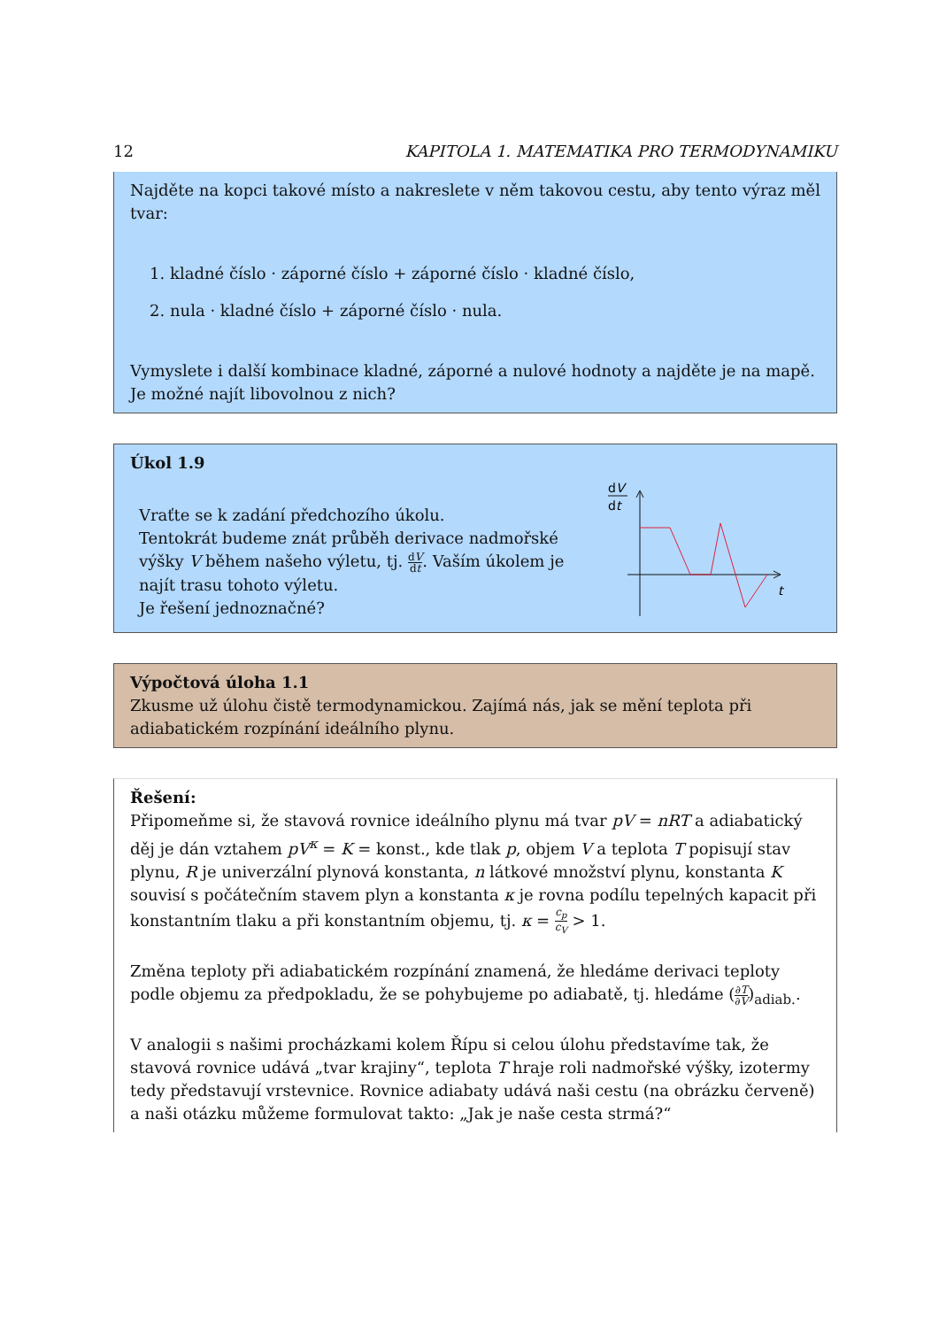12 KAPITOLA 1. MATEMATIKA PRO TERMODYNAMIKU
Najděte na kopci takové místo a nakreslete v něm takovou cestu, aby tento výraz měl tvar:
1. kladné číslo · záporné číslo + záporné číslo · kladné číslo,
2. nula · kladné číslo + záporné číslo · nula.
Vymyslete i další kombinace kladné, záporné a nulové hodnoty a najděte je na mapě. Je možné najít libovolnou z nich?
Úkol 1.9
Vraťte se k zadání předchozího úkolu.
Tentokrát budeme znát průběh derivace nadmořské výšky V během našeho výletu, tj. dV dt. Vaším úkolem je najít trasu tohoto výletu.
Je řešení jednoznačné?
dV
dt
t
Výpočtová úloha 1.1
Zkusme už úlohu čistě termodynamickou. Zajímá nás, jak se mění teplota při adiabatickém rozpínání ideálního plynu.
Řešení:
Připomeňme si, že stavová rovnice ideálního plynu má tvar pV = nRT a adiabatický děj je dán vztahem pV<sup>κ</sup> = K = konst., kde tlak p, objem V a teplota T popisují stav plynu, R je univerzální plynová konstanta, n látkové množství plynu, konstanta K souvisí s počátečním stavem plyn a konstanta κ je rovna podílu tepelných kapacit při konstantním tlaku a při konstantním objemu, tj. κ = c<sub>p</sub> c<sub>V</sub> > 1.
Změna teploty při adiabatickém rozpínání znamená, že hledáme derivaci teploty podle objemu za předpokladu, že se pohybujeme po adiabatě, tj. hledáme (∂T ∂V)<sub>adiab.</sub>.
V analogii s našimi procházkami kolem Řípu si celou úlohu představíme tak, že stavová rovnice udává „tvar krajiny“, teplota T hraje roli nadmořské výšky, izotermy tedy představují vrstevnice. Rovnice adiabaty udává naši cestu (na obrázku červeně) a naši otázku můžeme formulovat takto: „Jak je naše cesta strmá?“